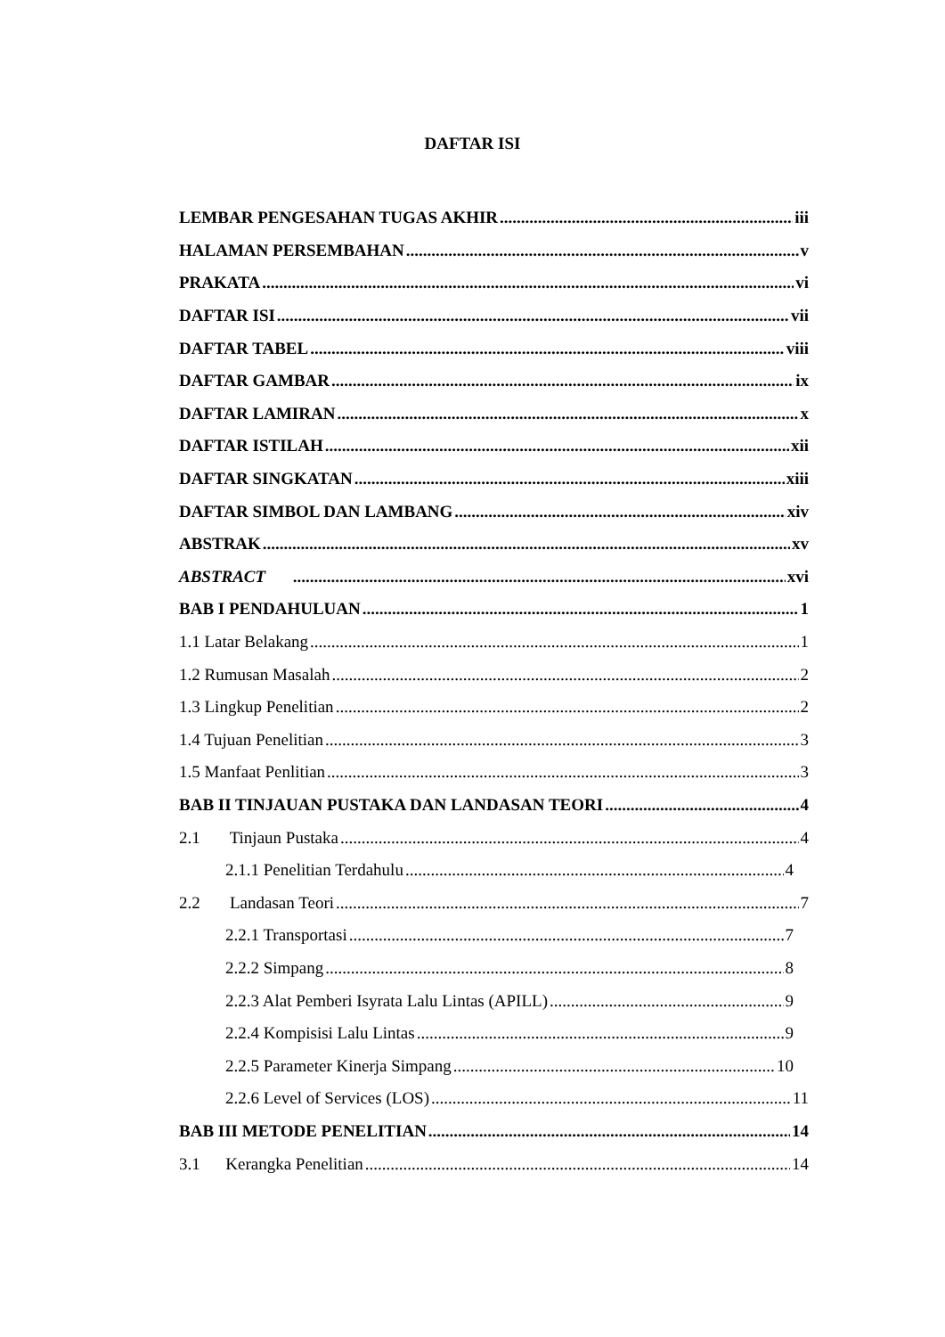DAFTAR ISI
LEMBAR PENGESAHAN TUGAS AKHIR iii
HALAMAN PERSEMBAHAN v
PRAKATA vi
DAFTAR ISI vii
DAFTAR TABEL viii
DAFTAR GAMBAR ix
DAFTAR LAMIRAN x
DAFTAR ISTILAH xii
DAFTAR SINGKATAN xiii
DAFTAR SIMBOL DAN LAMBANG xiv
ABSTRAK xv
ABSTRACT xvi
BAB I PENDAHULUAN 1
1.1 Latar Belakang 1
1.2 Rumusan Masalah 2
1.3 Lingkup Penelitian 2
1.4 Tujuan Penelitian 3
1.5 Manfaat Penlitian 3
BAB II TINJAUAN PUSTAKA DAN LANDASAN TEORI 4
2.1 Tinjaun Pustaka 4
2.1.1 Penelitian Terdahulu 4
2.2 Landasan Teori 7
2.2.1 Transportasi 7
2.2.2 Simpang 8
2.2.3 Alat Pemberi Isyrata Lalu Lintas (APILL) 9
2.2.4 Kompisisi Lalu Lintas 9
2.2.5 Parameter Kinerja Simpang 10
2.2.6 Level of Services (LOS) 11
BAB III METODE PENELITIAN 14
3.1 Kerangka Penelitian 14